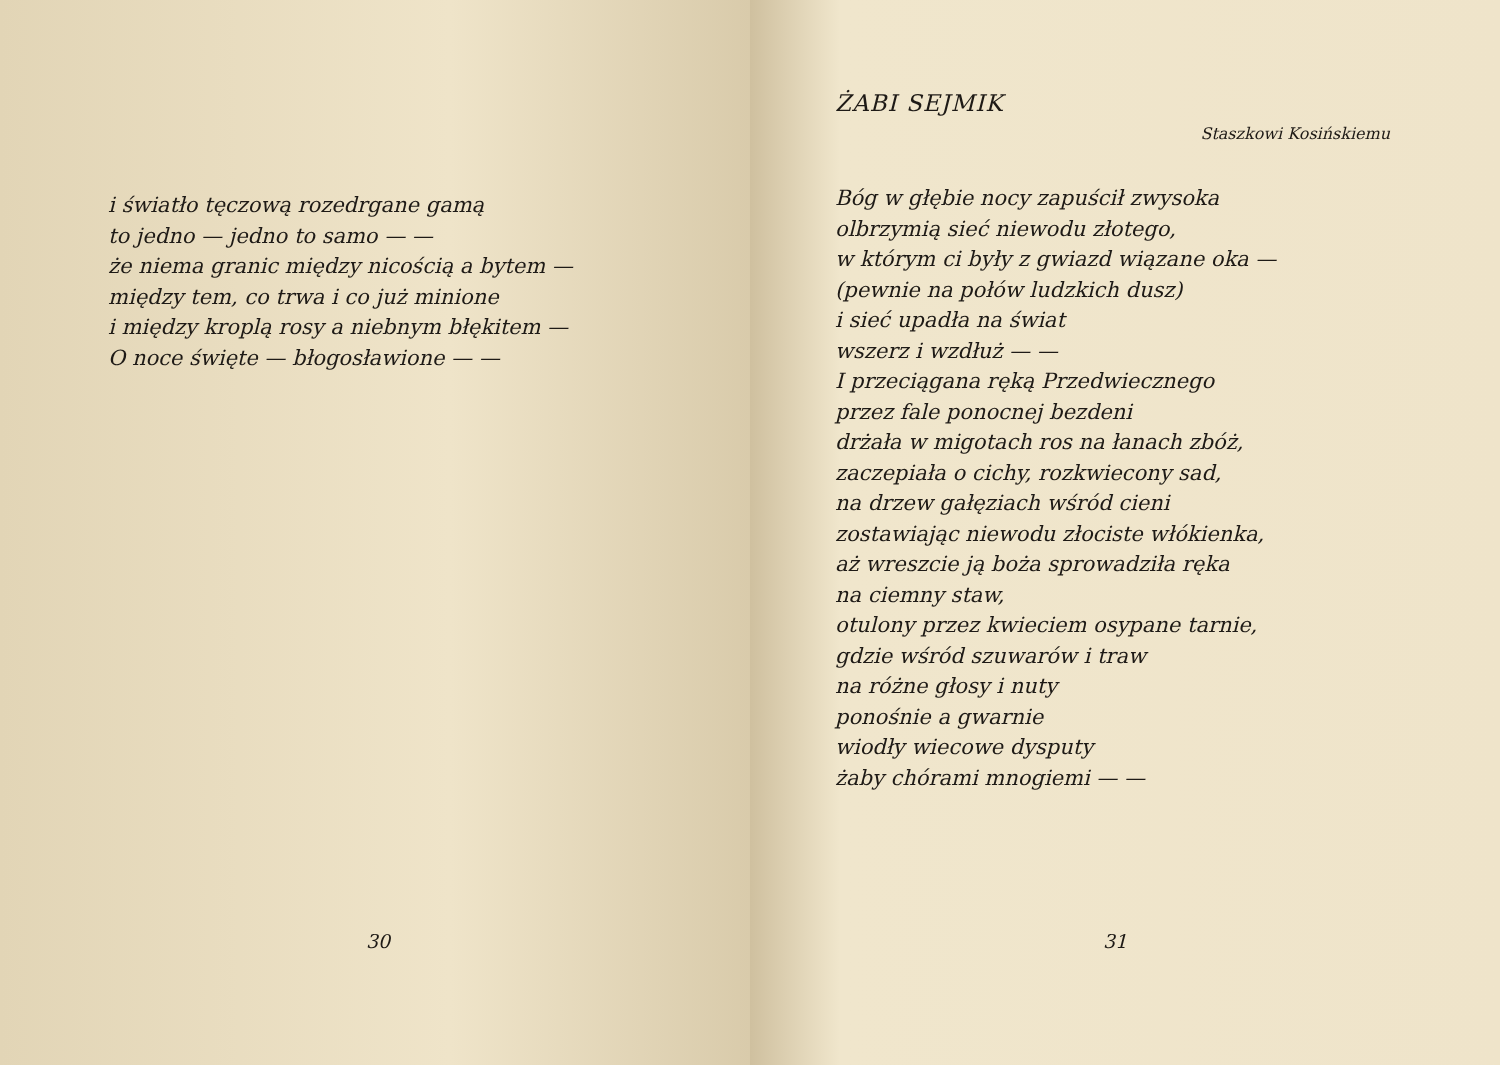i światło tęczową rozedrgane gamą
to jedno — jedno to samo — —
że niema granic między nicością a bytem —
między tem, co trwa i co już minione
i między kroplą rosy a niebnym błękitem —
O noce święte — błogosławione — —
30
ŻABI SEJMIK
Staszkowi Kosińskiemu
Bóg w głębie nocy zapuścił zwysoka
olbrzymią sieć niewodu złotego,
w którym ci były z gwiazd wiązane oka —
(pewnie na połów ludzkich dusz)
i sieć upadła na świat
wszerz i wzdłuż — —
I przeciągana ręką Przedwiecznego
przez fale ponocnej bezdeni
drżała w migotach ros na łanach zbóż,
zaczepiała o cichy, rozkwiecony sad,
na drzew gałęziach wśród cieni
zostawiając niewodu złociste włókienka,
aż wreszcie ją boża sprowadziła ręka
na ciemny staw,
otulony przez kwieciem osypane tarnie,
gdzie wśród szuwarów i traw
na różne głosy i nuty
ponośnie a gwarnie
wiodły wiecowe dysputy
żaby chórami mnogiemi — —
31